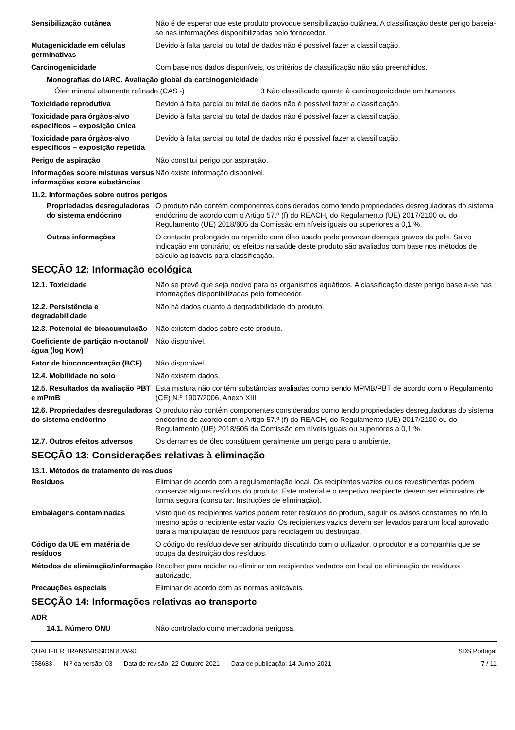Sensibilização cutânea Não é de esperar que este produto provoque sensibilização cutânea. A classificação deste perigo baseia-se nas informações disponibilizadas pelo fornecedor.
Mutagenicidade em células germinativas
Devido à falta parcial ou total de dados não é possível fazer a classificação.
Carcinogenicidade Com base nos dados disponíveis, os critérios de classificação não são preenchidos.
Monografias do IARC. Avaliação global da carcinogenicidade
Óleo mineral altamente refinado (CAS -) 3 Não classificado quanto à carcinogenicidade em humanos.
Toxicidade reprodutiva Devido à falta parcial ou total de dados não é possível fazer a classificação.
Toxicidade para órgãos-alvo específicos – exposição única
Devido à falta parcial ou total de dados não é possível fazer a classificação.
Toxicidade para órgãos-alvo específicos – exposição repetida
Devido à falta parcial ou total de dados não é possível fazer a classificação.
Perigo de aspiração Não constitui perigo por aspiração.
Informações sobre misturas versus informações sobre substâncias
Não existe informação disponível.
11.2. Informações sobre outros perigos
Propriedades desreguladoras do sistema endócrino
O produto não contém componentes considerados como tendo propriedades desreguladoras do sistema endócrino de acordo com o Artigo 57.º (f) do REACH, do Regulamento (UE) 2017/2100 ou do Regulamento (UE) 2018/605 da Comissão em níveis iguais ou superiores a 0,1 %.
Outras informações O contacto prolongado ou repetido com óleo usado pode provocar doenças graves da pele. Salvo indicação em contrário, os efeitos na saúde deste produto são avaliados com base nos métodos de cálculo aplicáveis para classificação.
SECÇÃO 12: Informação ecológica
12.1. Toxicidade Não se prevê que seja nocivo para os organismos aquáticos. A classificação deste perigo baseia-se nas informações disponibilizadas pelo fornecedor.
12.2. Persistência e degradabilidade
Não há dados quanto à degradabilidade do produto.
12.3. Potencial de bioacumulação
Não existem dados sobre este produto.
Coeficiente de partição n-octanol/água (log Kow)
Não disponível.
Fator de bioconcentração (BCF)
Não disponível.
12.4. Mobilidade no solo Não existem dados.
12.5. Resultados da avaliação PBT e mPmB
Esta mistura não contém substâncias avaliadas como sendo MPMB/PBT de acordo com o Regulamento (CE) N.º 1907/2006, Anexo XIII.
12.6. Propriedades desreguladoras do sistema endócrino
O produto não contém componentes considerados como tendo propriedades desreguladoras do sistema endócrino de acordo com o Artigo 57.º (f) do REACH, do Regulamento (UE) 2017/2100 ou do Regulamento (UE) 2018/605 da Comissão em níveis iguais ou superiores a 0,1 %.
12.7. Outros efeitos adversos
Os derrames de óleo constituem geralmente um perigo para o ambiente.
SECÇÃO 13: Considerações relativas à eliminação
13.1. Métodos de tratamento de resíduos
Resíduos Eliminar de acordo com a regulamentação local. Os recipientes vazios ou os revestimentos podem conservar alguns resíduos do produto. Este material e o respetivo recipiente devem ser eliminados de forma segura (consultar: Instruções de eliminação).
Embalagens contaminadas Visto que os recipientes vazios podem reter resíduos do produto, seguir os avisos constantes no rótulo mesmo após o recipiente estar vazio. Os recipientes vazios devem ser levados para um local aprovado para a manipulação de resíduos para reciclagem ou destruição.
Código da UE em matéria de resíduos
O código do resíduo deve ser atribuído discutindo com o utilizador, o produtor e a companhia que se ocupa da destruição dos resíduos.
Métodos de eliminação/informação
Recolher para reciclar ou eliminar em recipientes vedados em local de eliminação de resíduos autorizado.
Precauções especiais Eliminar de acordo com as normas aplicáveis.
SECÇÃO 14: Informações relativas ao transporte
ADR
14.1. Número ONU Não controlado como mercadoria perigosa.
QUALIFIER TRANSMISSION 80W-90 SDS Portugal
958683 N.º da versão: 03 Data de revisão: 22-Outubro-2021 Data de publicação: 14-Junho-2021
7 / 11